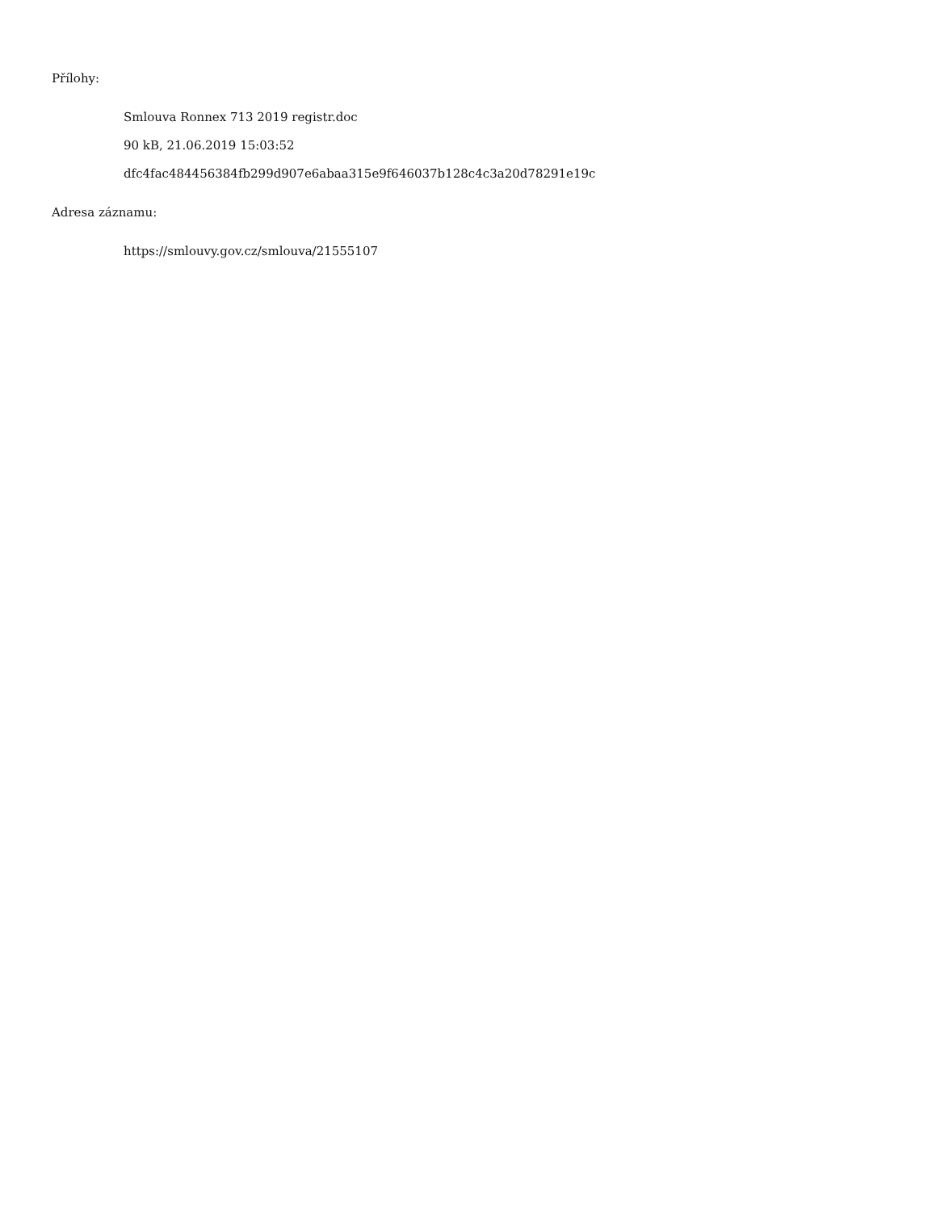Přílohy:
Smlouva Ronnex 713 2019 registr.doc
90 kB, 21.06.2019 15:03:52
dfc4fac484456384fb299d907e6abaa315e9f646037b128c4c3a20d78291e19c
Adresa záznamu:
https://smlouvy.gov.cz/smlouva/21555107